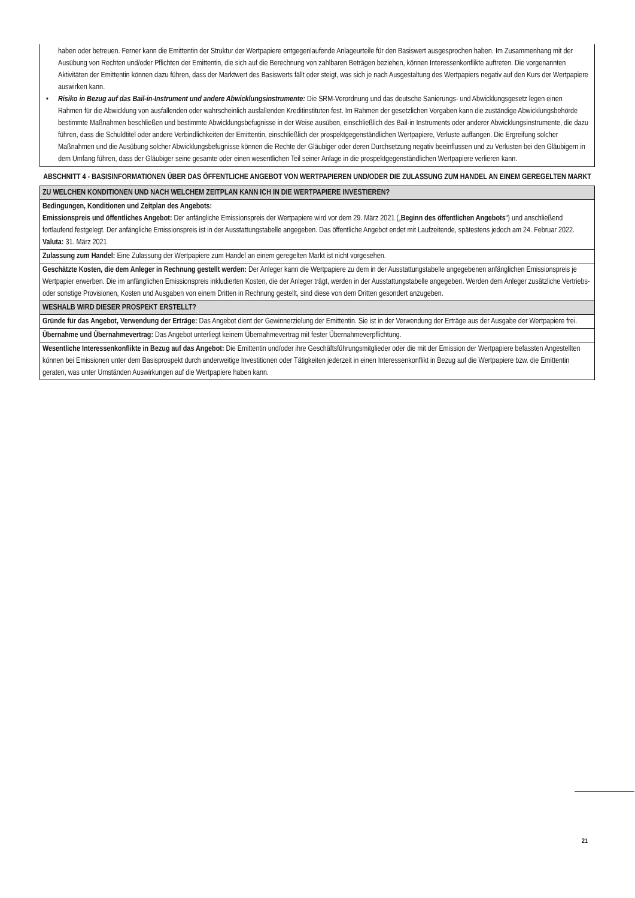haben oder betreuen. Ferner kann die Emittentin der Struktur der Wertpapiere entgegenlaufende Anlageurteile für den Basiswert ausgesprochen haben. Im Zusammenhang mit der Ausübung von Rechten und/oder Pflichten der Emittentin, die sich auf die Berechnung von zahlbaren Beträgen beziehen, können Interessenkonflikte auftreten. Die vorgenannten Aktivitäten der Emittentin können dazu führen, dass der Marktwert des Basiswerts fällt oder steigt, was sich je nach Ausgestaltung des Wertpapiers negativ auf den Kurs der Wertpapiere auswirken kann.
• Risiko in Bezug auf das Bail-in-Instrument und andere Abwicklungsinstrumente: Die SRM-Verordnung und das deutsche Sanierungs- und Abwicklungsgesetz legen einen Rahmen für die Abwicklung von ausfallenden oder wahrscheinlich ausfallenden Kreditinstituten fest. Im Rahmen der gesetzlichen Vorgaben kann die zuständige Abwicklungsbehörde bestimmte Maßnahmen beschließen und bestimmte Abwicklungsbefugnisse in der Weise ausüben, einschließlich des Bail-in Instruments oder anderer Abwicklungsinstrumente, die dazu führen, dass die Schuldtitel oder andere Verbindlichkeiten der Emittentin, einschließlich der prospektgegenständlichen Wertpapiere, Verluste auffangen. Die Ergreifung solcher Maßnahmen und die Ausübung solcher Abwicklungsbefugnisse können die Rechte der Gläubiger oder deren Durchsetzung negativ beeinflussen und zu Verlusten bei den Gläubigern in dem Umfang führen, dass der Gläubiger seine gesamte oder einen wesentlichen Teil seiner Anlage in die prospektgegenständlichen Wertpapiere verlieren kann.
ABSCHNITT 4 - BASISINFORMATIONEN ÜBER DAS ÖFFENTLICHE ANGEBOT VON WERTPAPIEREN UND/ODER DIE ZULASSUNG ZUM HANDEL AN EINEM GEREGELTEN MARKT
| ZU WELCHEN KONDITIONEN UND NACH WELCHEM ZEITPLAN KANN ICH IN DIE WERTPAPIERE INVESTIEREN? |
| --- |
| Bedingungen, Konditionen und Zeitplan des Angebots: Emissionspreis und öffentliches Angebot: Der anfängliche Emissionspreis der Wertpapiere wird vor dem 29. März 2021 („ Beginn des öffentlichen Angebots “) und anschließend fortlaufend festgelegt. Der anfängliche Emissionspreis ist in der Ausstattungstabelle angegeben. Das öffentliche Angebot endet mit Laufzeitende, spätestens jedoch am 24. Februar 2022. Valuta: 31. März 2021 |
| Zulassung zum Handel: Eine Zulassung der Wertpapiere zum Handel an einem geregelten Markt ist nicht vorgesehen. |
| Geschätzte Kosten, die dem Anleger in Rechnung gestellt werden: Der Anleger kann die Wertpapiere zu dem in der Ausstattungstabelle angegebenen anfänglichen Emissionspreis je Wertpapier erwerben. Die im anfänglichen Emissionspreis inkludierten Kosten, die der Anleger trägt, werden in der Ausstattungstabelle angegeben. Werden dem Anleger zusätzliche Vertriebs- oder sonstige Provisionen, Kosten und Ausgaben von einem Dritten in Rechnung gestellt, sind diese von dem Dritten gesondert anzugeben. |
| WESHALB WIRD DIESER PROSPEKT ERSTELLT? |
| Gründe für das Angebot, Verwendung der Erträge: Das Angebot dient der Gewinnerzielung der Emittentin. Sie ist in der Verwendung der Erträge aus der Ausgabe der Wertpapiere frei. |
| Übernahme und Übernahmevertrag: Das Angebot unterliegt keinem Übernahmevertrag mit fester Übernahmeverpflichtung. |
| Wesentliche Interessenkonflikte in Bezug auf das Angebot: Die Emittentin und/oder ihre Geschäftsführungsmitglieder oder die mit der Emission der Wertpapiere befassten Angestellten können bei Emissionen unter dem Basisprospekt durch anderweitige Investitionen oder Tätigkeiten jederzeit in einen Interessenkonflikt in Bezug auf die Wertpapiere bzw. die Emittentin geraten, was unter Umständen Auswirkungen auf die Wertpapiere haben kann. |
21